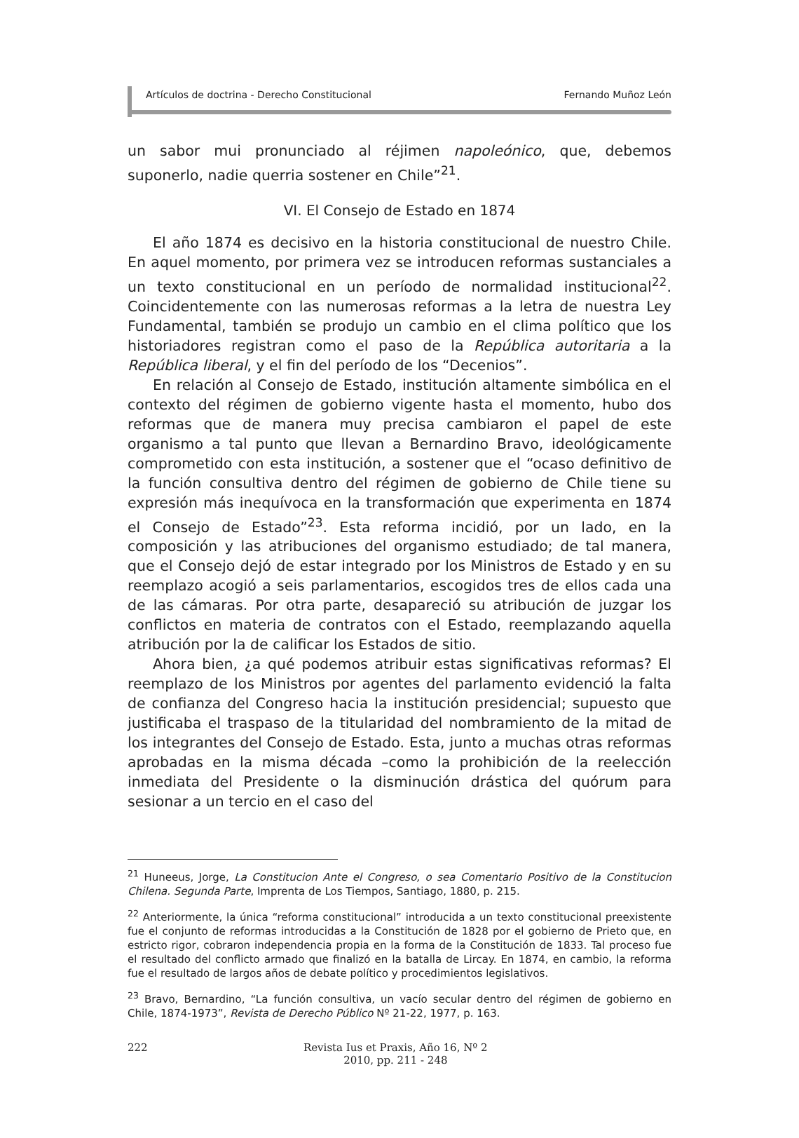Artículos de doctrina - Derecho Constitucional Fernando Muñoz León
un sabor mui pronunciado al réjimen napoleónico, que, debemos suponerlo, nadie querria sostener en Chile”<sup>21</sup>.
VI. El Consejo de Estado en 1874
El año 1874 es decisivo en la historia constitucional de nuestro Chile. En aquel momento, por primera vez se introducen reformas sustanciales a un texto constitucional en un período de normalidad institucional<sup>22</sup>. Coincidentemente con las numerosas reformas a la letra de nuestra Ley Fundamental, también se produjo un cambio en el clima político que los historiadores registran como el paso de la República autoritaria a la República liberal, y el fin del período de los “Decenios”.
En relación al Consejo de Estado, institución altamente simbólica en el contexto del régimen de gobierno vigente hasta el momento, hubo dos reformas que de manera muy precisa cambiaron el papel de este organismo a tal punto que llevan a Bernardino Bravo, ideológicamente comprometido con esta institución, a sostener que el “ocaso definitivo de la función consultiva dentro del régimen de gobierno de Chile tiene su expresión más inequívoca en la transformación que experimenta en 1874 el Consejo de Estado”<sup>23</sup>. Esta reforma incidió, por un lado, en la composición y las atribuciones del organismo estudiado; de tal manera, que el Consejo dejó de estar integrado por los Ministros de Estado y en su reemplazo acogió a seis parlamentarios, escogidos tres de ellos cada una de las cámaras. Por otra parte, desapareció su atribución de juzgar los conflictos en materia de contratos con el Estado, reemplazando aquella atribución por la de calificar los Estados de sitio.
Ahora bien, ¿a qué podemos atribuir estas significativas reformas? El reemplazo de los Ministros por agentes del parlamento evidenció la falta de confianza del Congreso hacia la institución presidencial; supuesto que justificaba el traspaso de la titularidad del nombramiento de la mitad de los integrantes del Consejo de Estado. Esta, junto a muchas otras reformas aprobadas en la misma década –como la prohibición de la reelección inmediata del Presidente o la disminución drástica del quórum para sesionar a un tercio en el caso del
<sup>21</sup> Huneeus, Jorge, La Constitucion Ante el Congreso, o sea Comentario Positivo de la Constitucion Chilena. Segunda Parte, Imprenta de Los Tiempos, Santiago, 1880, p. 215.
<sup>22</sup> Anteriormente, la única “reforma constitucional” introducida a un texto constitucional preexistente fue el conjunto de reformas introducidas a la Constitución de 1828 por el gobierno de Prieto que, en estricto rigor, cobraron independencia propia en la forma de la Constitución de 1833. Tal proceso fue el resultado del conflicto armado que finalizó en la batalla de Lircay. En 1874, en cambio, la reforma fue el resultado de largos años de debate político y procedimientos legislativos.
<sup>23</sup> Bravo, Bernardino, “La función consultiva, un vacío secular dentro del régimen de gobierno en Chile, 1874-1973”, Revista de Derecho Público Nº 21-22, 1977, p. 163.
222 Revista Ius et Praxis, Año 16, Nº 2
2010, pp. 211 - 248